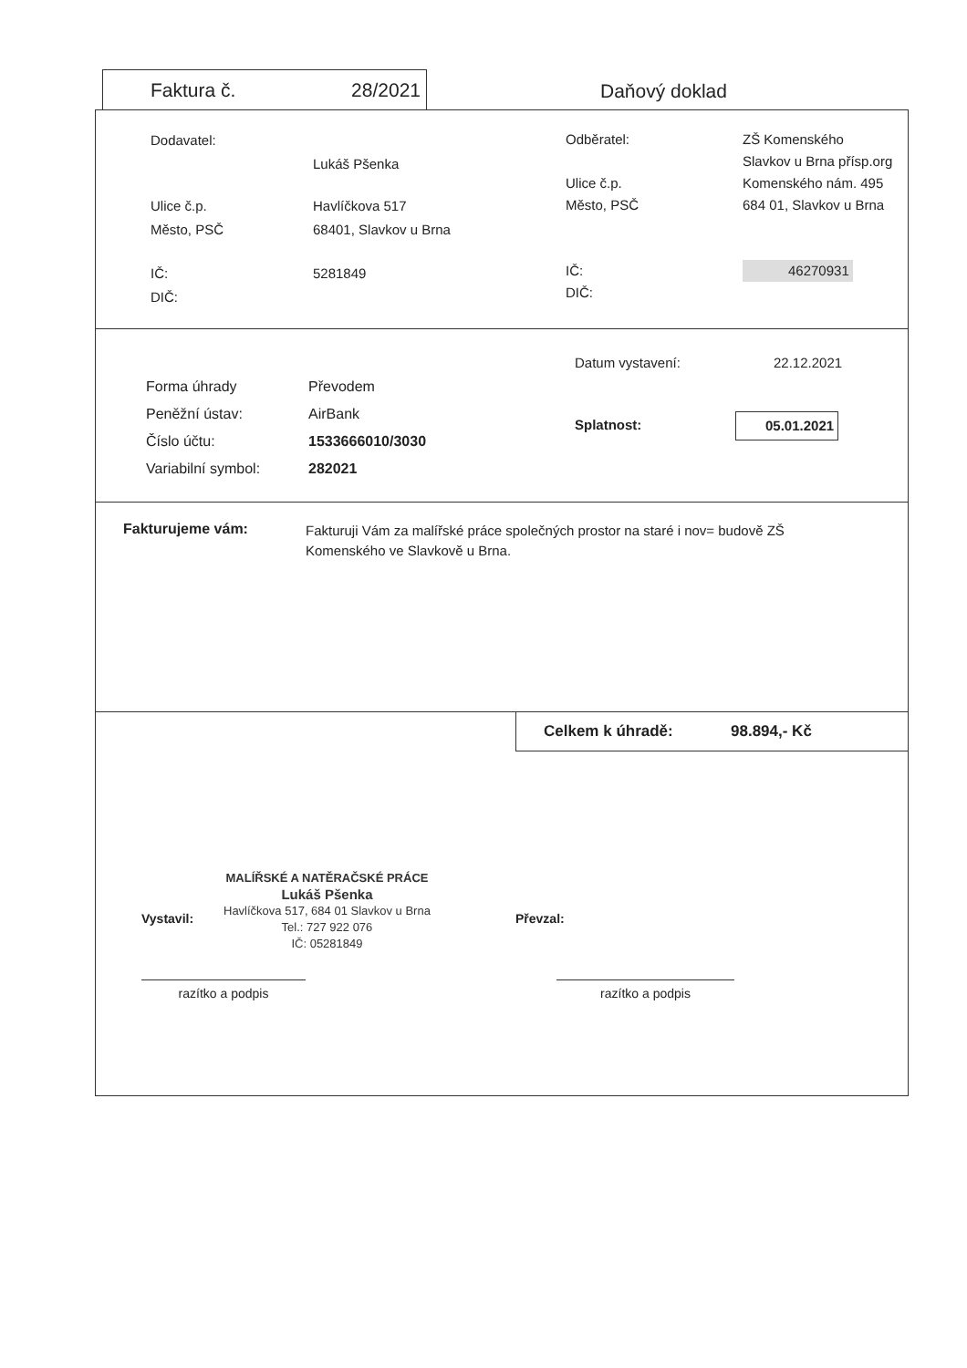Faktura č. 28/2021
Daňový doklad
Dodavatel:
Lukáš Pšenka
Ulice č.p. Havlíčkova 517
Město, PSČ 68401, Slavkov u Brna
IČ: 5281849
DIČ:
Odběratel: ZŠ Komenského
Slavkov u Brna přísp.org
Ulice č.p. Komenského nám. 495
Město, PSČ 684 01, Slavkov u Brna
IČ: 46270931
DIČ:
Forma úhrady Převodem
Peněžní ústav: AirBank
Číslo účtu: 1533666010/3030
Variabilní symbol: 282021
Datum vystavení: 22.12.2021
Splatnost: 05.01.2021
Fakturujeme vám:
Fakturuji Vám za malířské práce společných prostor na staré i nov= budově ZŠ Komenského ve Slavkově u Brna.
Celkem k úhradě: 98.894,- Kč
Vystavil:
MALÍŘSKÉ A NATĚRAČSKÉ PRÁCE
Lukáš Pšenka
Havlíčkova 517, 684 01 Slavkov u Brna
Tel.: 727 922 076
IČ: 05281849
Převzal:
razítko a podpis razítko a podpis